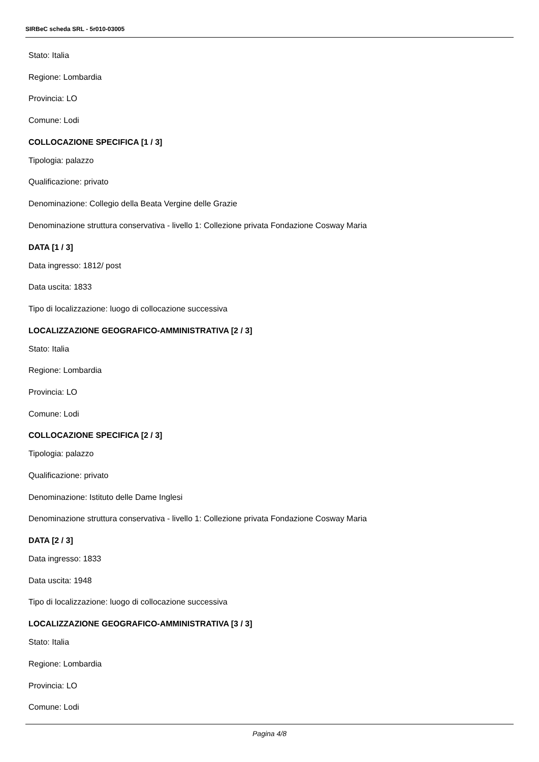SIRBeC scheda SRL - 5r010-03005
Stato: Italia
Regione: Lombardia
Provincia: LO
Comune: Lodi
COLLOCAZIONE SPECIFICA [1 / 3]
Tipologia: palazzo
Qualificazione: privato
Denominazione: Collegio della Beata Vergine delle Grazie
Denominazione struttura conservativa - livello 1: Collezione privata Fondazione Cosway Maria
DATA [1 / 3]
Data ingresso: 1812/ post
Data uscita: 1833
Tipo di localizzazione: luogo di collocazione successiva
LOCALIZZAZIONE GEOGRAFICO-AMMINISTRATIVA [2 / 3]
Stato: Italia
Regione: Lombardia
Provincia: LO
Comune: Lodi
COLLOCAZIONE SPECIFICA [2 / 3]
Tipologia: palazzo
Qualificazione: privato
Denominazione: Istituto delle Dame Inglesi
Denominazione struttura conservativa - livello 1: Collezione privata Fondazione Cosway Maria
DATA [2 / 3]
Data ingresso: 1833
Data uscita: 1948
Tipo di localizzazione: luogo di collocazione successiva
LOCALIZZAZIONE GEOGRAFICO-AMMINISTRATIVA [3 / 3]
Stato: Italia
Regione: Lombardia
Provincia: LO
Comune: Lodi
Pagina 4/8